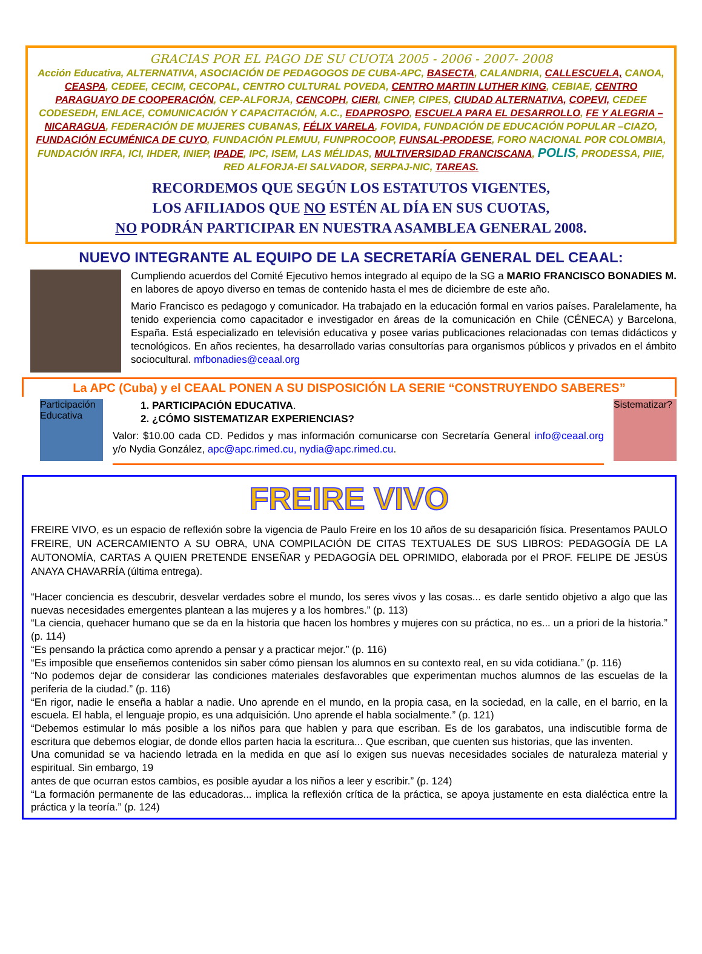GRACIAS POR EL PAGO DE SU CUOTA 2005 - 2006 - 2007- 2008
Acción Educativa, ALTERNATIVA, ASOCIACIÓN DE PEDAGOGOS DE CUBA-APC, BASECTA, CALANDRIA, CALLESCUELA, CANOA, CEASPA, CEDEE, CECIM, CECOPAL, CENTRO CULTURAL POVEDA, CENTRO MARTIN LUTHER KING, CEBIAE, CENTRO PARAGUAYO DE COOPERACIÓN, CEP-ALFORJA, CENCOPH, CIERI, CINEP, CIPES, CIUDAD ALTERNATIVA, COPEVI, CEDEE CODESEDH, ENLACE, COMUNICACIÓN Y CAPACITACIÓN, A.C., EDAPROSPO, ESCUELA PARA EL DESARROLLO, FE Y ALEGRIA – NICARAGUA, FEDERACIÓN DE MUJERES CUBANAS, FÉLIX VARELA, FOVIDA, FUNDACIÓN DE EDUCACIÓN POPULAR –CIAZO, FUNDACIÓN ECUMÉNICA DE CUYO, FUNDACIÓN PLEMUU, FUNPROCOOP, FUNSAL-PRODESE, FORO NACIONAL POR COLOMBIA, FUNDACIÓN IRFA, ICI, IHDER, INIEP, IPADE, IPC, ISEM, LAS MÉLIDAS, MULTIVERSIDAD FRANCISCANA, POLIS, PRODESSA, PIIE, RED ALFORJA-EI SALVADOR, SERPAJ-NIC, TAREAS.
RECORDEMOS QUE SEGÚN LOS ESTATUTOS VIGENTES,
LOS AFILIADOS QUE NO ESTÉN AL DÍA EN SUS CUOTAS,
NO PODRÁN PARTICIPAR EN NUESTRA ASAMBLEA GENERAL 2008.
NUEVO INTEGRANTE AL EQUIPO DE LA SECRETARÍA GENERAL DEL CEAAL:
Cumpliendo acuerdos del Comité Ejecutivo hemos integrado al equipo de la SG a MARIO FRANCISCO BONADIES M. en labores de apoyo diverso en temas de contenido hasta el mes de diciembre de este año.
Mario Francisco es pedagogo y comunicador. Ha trabajado en la educación formal en varios países. Paralelamente, ha tenido experiencia como capacitador e investigador en áreas de la comunicación en Chile (CÉNECA) y Barcelona, España. Está especializado en televisión educativa y posee varias publicaciones relacionadas con temas didácticos y tecnológicos. En años recientes, ha desarrollado varias consultorías para organismos públicos y privados en el ámbito sociocultural. mfbonadies@ceaal.org
La APC (Cuba) y el CEAAL PONEN A SU DISPOSICIÓN LA SERIE “CONSTRUYENDO SABERES”
Participación Educativa
1. PARTICIPACIÓN EDUCATIVA.
2. ¿CÓMO SISTEMATIZAR EXPERIENCIAS?
Valor: $10.00 cada CD. Pedidos y mas información comunicarse con Secretaría General info@ceaal.org y/o Nydia González, apc@apc.rimed.cu, nydia@apc.rimed.cu.
Sistematizar?
FREIRE VIVO
FREIRE VIVO, es un espacio de reflexión sobre la vigencia de Paulo Freire en los 10 años de su desaparición física. Presentamos PAULO FREIRE, UN ACERCAMIENTO A SU OBRA, UNA COMPILACIÓN DE CITAS TEXTUALES DE SUS LIBROS: PEDAGOGÍA DE LA AUTONOMÍA, CARTAS A QUIEN PRETENDE ENSEÑAR y PEDAGOGÍA DEL OPRIMIDO, elaborada por el PROF. FELIPE DE JESÚS ANAYA CHAVARRÍA (última entrega).
“Hacer conciencia es descubrir, desvelar verdades sobre el mundo, los seres vivos y las cosas... es darle sentido objetivo a algo que las nuevas necesidades emergentes plantean a las mujeres y a los hombres.” (p. 113)
“La ciencia, quehacer humano que se da en la historia que hacen los hombres y mujeres con su práctica, no es... un a priori de la historia.” (p. 114)
“Es pensando la práctica como aprendo a pensar y a practicar mejor.” (p. 116)
“Es imposible que enseñemos contenidos sin saber cómo piensan los alumnos en su contexto real, en su vida cotidiana.” (p. 116)
“No podemos dejar de considerar las condiciones materiales desfavorables que experimentan muchos alumnos de las escuelas de la periferia de la ciudad.” (p. 116)
“En rigor, nadie le enseña a hablar a nadie. Uno aprende en el mundo, en la propia casa, en la sociedad, en la calle, en el barrio, en la escuela. El habla, el lenguaje propio, es una adquisición. Uno aprende el habla socialmente.” (p. 121)
“Debemos estimular lo más posible a los niños para que hablen y para que escriban. Es de los garabatos, una indiscutible forma de escritura que debemos elogiar, de donde ellos parten hacia la escritura... Que escriban, que cuenten sus historias, que las inventen.
Una comunidad se va haciendo letrada en la medida en que así lo exigen sus nuevas necesidades sociales de naturaleza material y espiritual. Sin embargo, 19
antes de que ocurran estos cambios, es posible ayudar a los niños a leer y escribir.” (p. 124)
“La formación permanente de las educadoras... implica la reflexión crítica de la práctica, se apoya justamente en esta dialéctica entre la práctica y la teoría.” (p. 124)